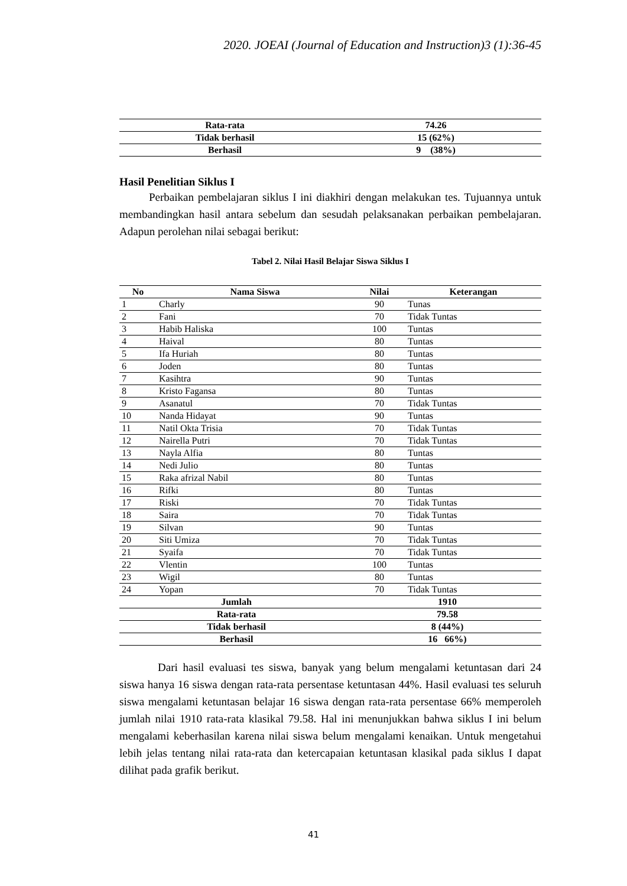2020. JOEAI (Journal of Education and Instruction)3 (1):36-45
| Rata-rata | 74.26 |
| Tidak berhasil | 15 (62%) |
| Berhasil | 9 (38%) |
Hasil Penelitian Siklus I
Perbaikan pembelajaran siklus I ini diakhiri dengan melakukan tes. Tujuannya untuk membandingkan hasil antara sebelum dan sesudah pelaksanakan perbaikan pembelajaran. Adapun perolehan nilai sebagai berikut:
Tabel 2. Nilai Hasil Belajar Siswa Siklus I
| No | Nama Siswa | Nilai | Keterangan |
| --- | --- | --- | --- |
| 1 | Charly | 90 | Tunas |
| 2 | Fani | 70 | Tidak Tuntas |
| 3 | Habib Haliska | 100 | Tuntas |
| 4 | Haival | 80 | Tuntas |
| 5 | Ifa Huriah | 80 | Tuntas |
| 6 | Joden | 80 | Tuntas |
| 7 | Kasihtra | 90 | Tuntas |
| 8 | Kristo Fagansa | 80 | Tuntas |
| 9 | Asanatul | 70 | Tidak Tuntas |
| 10 | Nanda Hidayat | 90 | Tuntas |
| 11 | Natil Okta Trisia | 70 | Tidak Tuntas |
| 12 | Nairella Putri | 70 | Tidak Tuntas |
| 13 | Nayla Alfia | 80 | Tuntas |
| 14 | Nedi Julio | 80 | Tuntas |
| 15 | Raka afrizal Nabil | 80 | Tuntas |
| 16 | Rifki | 80 | Tuntas |
| 17 | Riski | 70 | Tidak Tuntas |
| 18 | Saira | 70 | Tidak Tuntas |
| 19 | Silvan | 90 | Tuntas |
| 20 | Siti Umiza | 70 | Tidak Tuntas |
| 21 | Syaifa | 70 | Tidak Tuntas |
| 22 | Vlentin | 100 | Tuntas |
| 23 | Wigil | 80 | Tuntas |
| 24 | Yopan | 70 | Tidak Tuntas |
| Jumlah | | 1910 | |
| Rata-rata | | 79.58 | |
| Tidak berhasil | | 8 (44%) | |
| Berhasil | | 16 66%) | |
Dari hasil evaluasi tes siswa, banyak yang belum mengalami ketuntasan dari 24 siswa hanya 16 siswa dengan rata-rata persentase ketuntasan 44%. Hasil evaluasi tes seluruh siswa mengalami ketuntasan belajar 16 siswa dengan rata-rata persentase 66% memperoleh jumlah nilai 1910 rata-rata klasikal 79.58. Hal ini menunjukkan bahwa siklus I ini belum mengalami keberhasilan karena nilai siswa belum mengalami kenaikan. Untuk mengetahui lebih jelas tentang nilai rata-rata dan ketercapaian ketuntasan klasikal pada siklus I dapat dilihat pada grafik berikut.
41